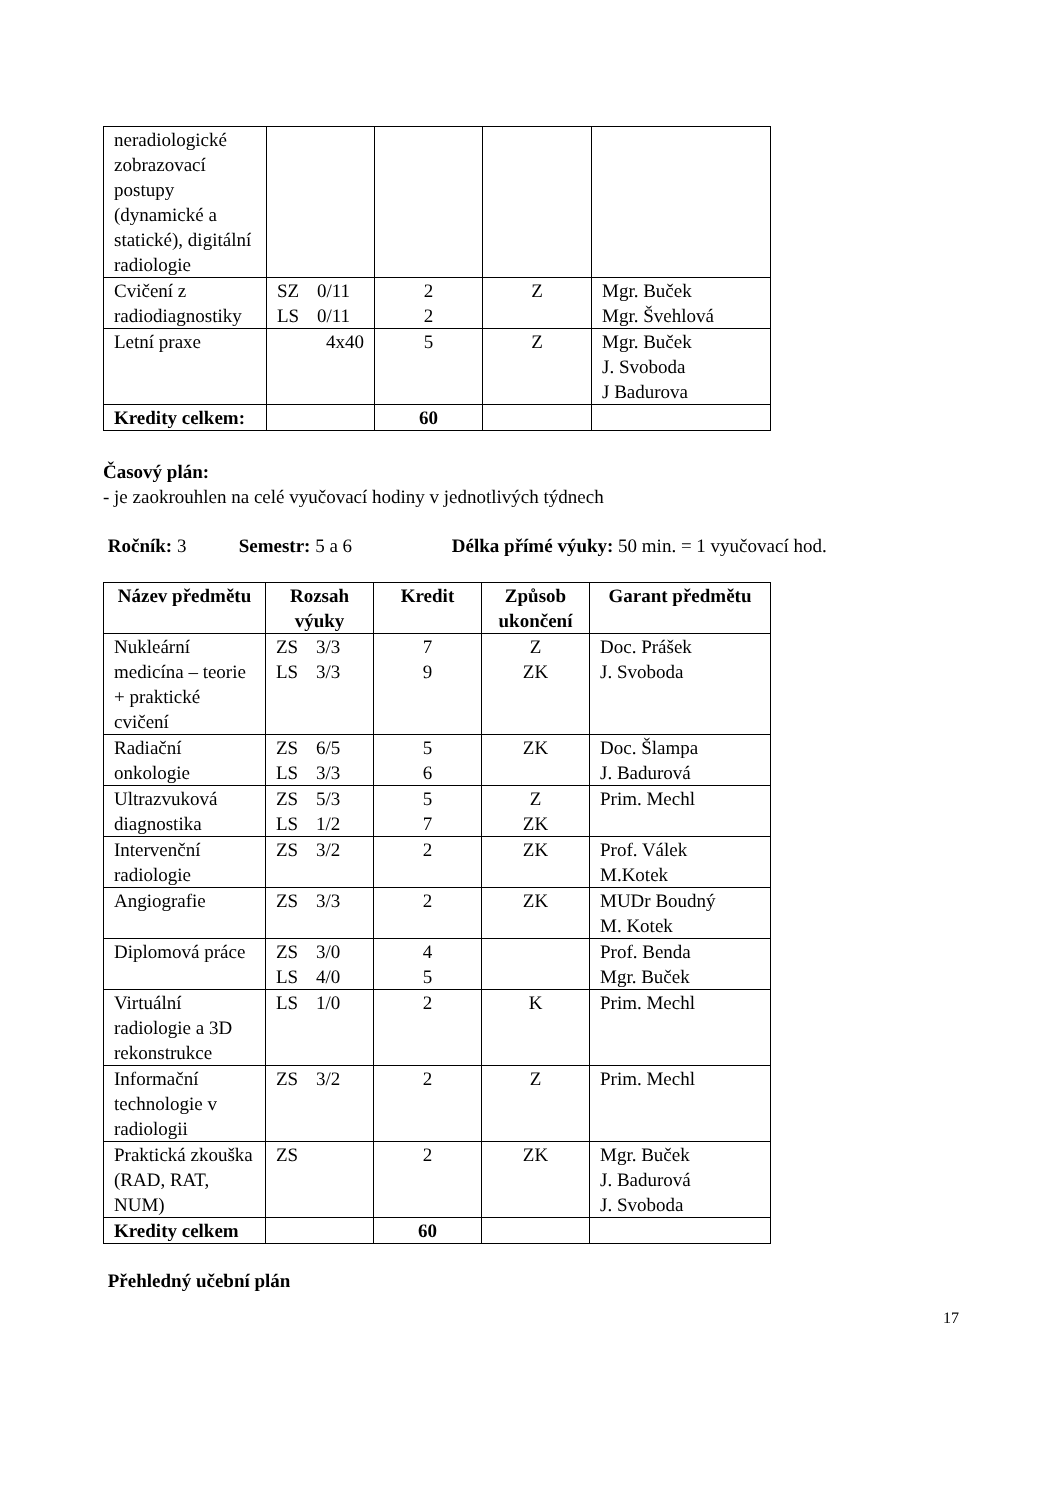| neradiologické zobrazovací postupy (dynamické a statické), digitální radiologie | | | | |
| Cvičení z radiodiagnostiky | SZ 0/11 LS 0/11 | 2 2 | Z | Mgr. Buček Mgr. Švehlová |
| Letní praxe | 4x40 | 5 | Z | Mgr. Buček J. Svoboda J Badurova |
| Kredity celkem: | | 60 | | |
Časový plán:
- je zaokrouhlen na celé vyučovací hodiny v jednotlivých týdnech
Ročník: 3 Semestr: 5 a 6 Délka přímé výuky: 50 min. = 1 vyučovací hod.
| Název předmětu | Rozsah výuky | Kredit | Způsob ukončení | Garant předmětu |
| --- | --- | --- | --- | --- |
| Nukleární medicína – teorie + praktické cvičení | ZS 3/3 LS 3/3 | 7 9 | Z ZK | Doc. Prášek J. Svoboda |
| Radiační onkologie | ZS 6/5 LS 3/3 | 5 6 | ZK | Doc. Šlampa J. Badurová |
| Ultrazvuková diagnostika | ZS 5/3 LS 1/2 | 5 7 | Z ZK | Prim. Mechl |
| Intervenční radiologie | ZS 3/2 | 2 | ZK | Prof. Válek M.Kotek |
| Angiografie | ZS 3/3 | 2 | ZK | MUDr Boudný M. Kotek |
| Diplomová práce | ZS 3/0 LS 4/0 | 4 5 | | Prof. Benda Mgr. Buček |
| Virtuální radiologie a 3D rekonstrukce | LS 1/0 | 2 | K | Prim. Mechl |
| Informační technologie v radiologii | ZS 3/2 | 2 | Z | Prim. Mechl |
| Praktická zkouška (RAD, RAT, NUM) | ZS | 2 | ZK | Mgr. Buček J. Badurová J. Svoboda |
| Kredity celkem | | 60 | | |
Přehledný učební plán
17